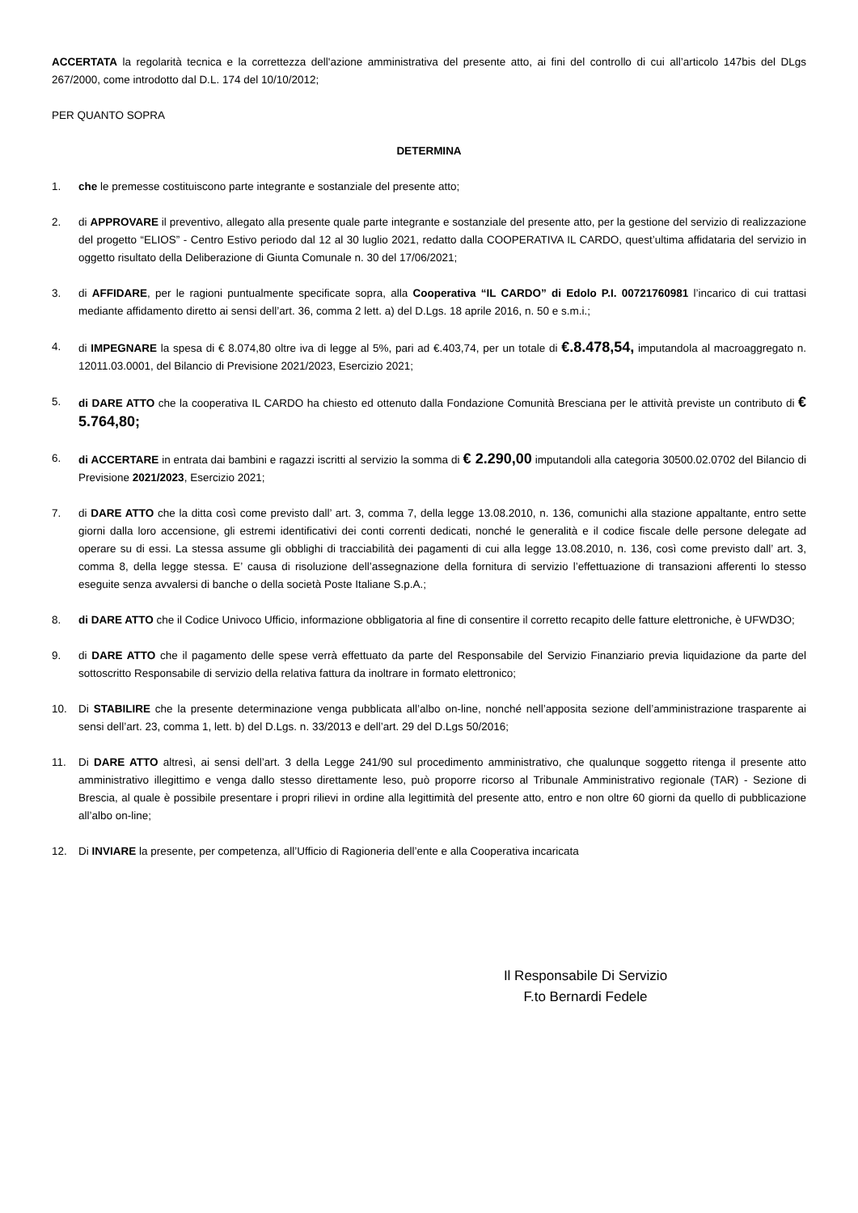ACCERTATA la regolarità tecnica e la correttezza dell'azione amministrativa del presente atto, ai fini del controllo di cui all’articolo 147bis del DLgs 267/2000, come introdotto dal D.L. 174 del 10/10/2012;
PER QUANTO SOPRA
DETERMINA
1. che le premesse costituiscono parte integrante e sostanziale del presente atto;
2. di APPROVARE il preventivo, allegato alla presente quale parte integrante e sostanziale del presente atto, per la gestione del servizio di realizzazione del progetto “ELIOS” - Centro Estivo periodo dal 12 al 30 luglio 2021, redatto dalla COOPERATIVA IL CARDO, quest’ultima affidataria del servizio in oggetto risultato della Deliberazione di Giunta Comunale n. 30 del 17/06/2021;
3. di AFFIDARE, per le ragioni puntualmente specificate sopra, alla Cooperativa “IL CARDO” di Edolo P.I. 00721760981 l’incarico di cui trattasi mediante affidamento diretto ai sensi dell’art. 36, comma 2 lett. a) del D.Lgs. 18 aprile 2016, n. 50 e s.m.i.;
4. di IMPEGNARE la spesa di € 8.074,80 oltre iva di legge al 5%, pari ad €.403,74, per un totale di €.8.478,54, imputandola al macroaggregato n. 12011.03.0001, del Bilancio di Previsione 2021/2023, Esercizio 2021;
5. di DARE ATTO che la cooperativa IL CARDO ha chiesto ed ottenuto dalla Fondazione Comunità Bresciana per le attività previste un contributo di € 5.764,80;
6. di ACCERTARE in entrata dai bambini e ragazzi iscritti al servizio la somma di € 2.290,00 imputandoli alla categoria 30500.02.0702 del Bilancio di Previsione 2021/2023, Esercizio 2021;
7. di DARE ATTO che la ditta così come previsto dall’ art. 3, comma 7, della legge 13.08.2010, n. 136, comunichi alla stazione appaltante, entro sette giorni dalla loro accensione, gli estremi identificativi dei conti correnti dedicati, nonché le generalità e il codice fiscale delle persone delegate ad operare su di essi. La stessa assume gli obblighi di tracciabilità dei pagamenti di cui alla legge 13.08.2010, n. 136, così come previsto dall’ art. 3, comma 8, della legge stessa. E’ causa di risoluzione dell’assegnazione della fornitura di servizio l’effettuazione di transazioni afferenti lo stesso eseguite senza avvalersi di banche o della società Poste Italiane S.p.A.;
8. di DARE ATTO che il Codice Univoco Ufficio, informazione obbligatoria al fine di consentire il corretto recapito delle fatture elettroniche, è UFWD3O;
9. di DARE ATTO che il pagamento delle spese verrà effettuato da parte del Responsabile del Servizio Finanziario previa liquidazione da parte del sottoscritto Responsabile di servizio della relativa fattura da inoltrare in formato elettronico;
10. Di STABILIRE che la presente determinazione venga pubblicata all’albo on-line, nonché nell’apposita sezione dell’amministrazione trasparente ai sensi dell’art. 23, comma 1, lett. b) del D.Lgs. n. 33/2013 e dell’art. 29 del D.Lgs 50/2016;
11. Di DARE ATTO altresì, ai sensi dell’art. 3 della Legge 241/90 sul procedimento amministrativo, che qualunque soggetto ritenga il presente atto amministrativo illegittimo e venga dallo stesso direttamente leso, può proporre ricorso al Tribunale Amministrativo regionale (TAR) - Sezione di Brescia, al quale è possibile presentare i propri rilievi in ordine alla legittimità del presente atto, entro e non oltre 60 giorni da quello di pubblicazione all’albo on-line;
12. Di INVIARE la presente, per competenza, all’Ufficio di Ragioneria dell’ente e alla Cooperativa incaricata
Il Responsabile Di Servizio
F.to Bernardi Fedele